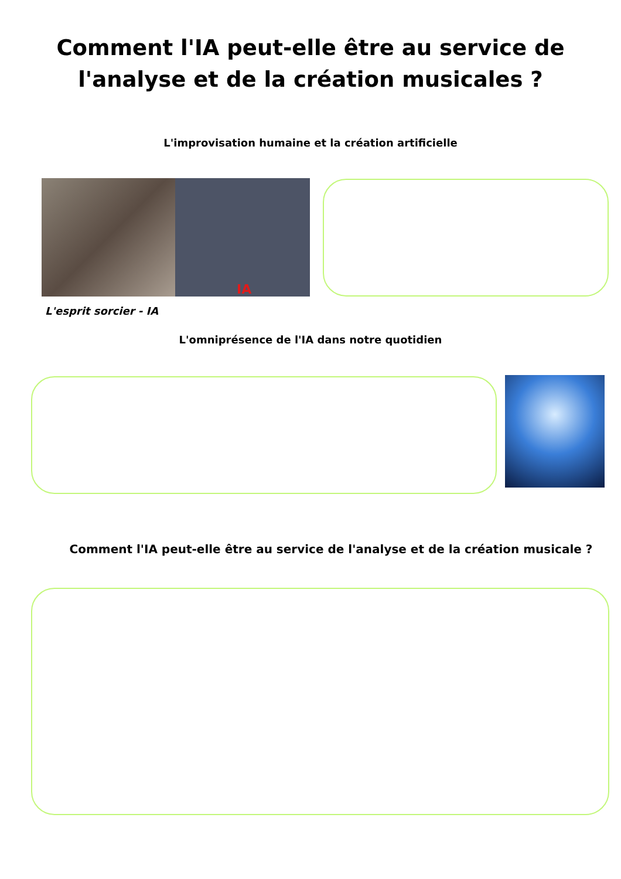Comment l'IA peut-elle être au service de
l'analyse et de la création musicales ?
L'improvisation humaine et la création artificielle
IA
L'esprit sorcier - IA
L'omniprésence de l'IA dans notre quotidien
Comment l'IA peut-elle être au service de l'analyse et de la création musicale ?